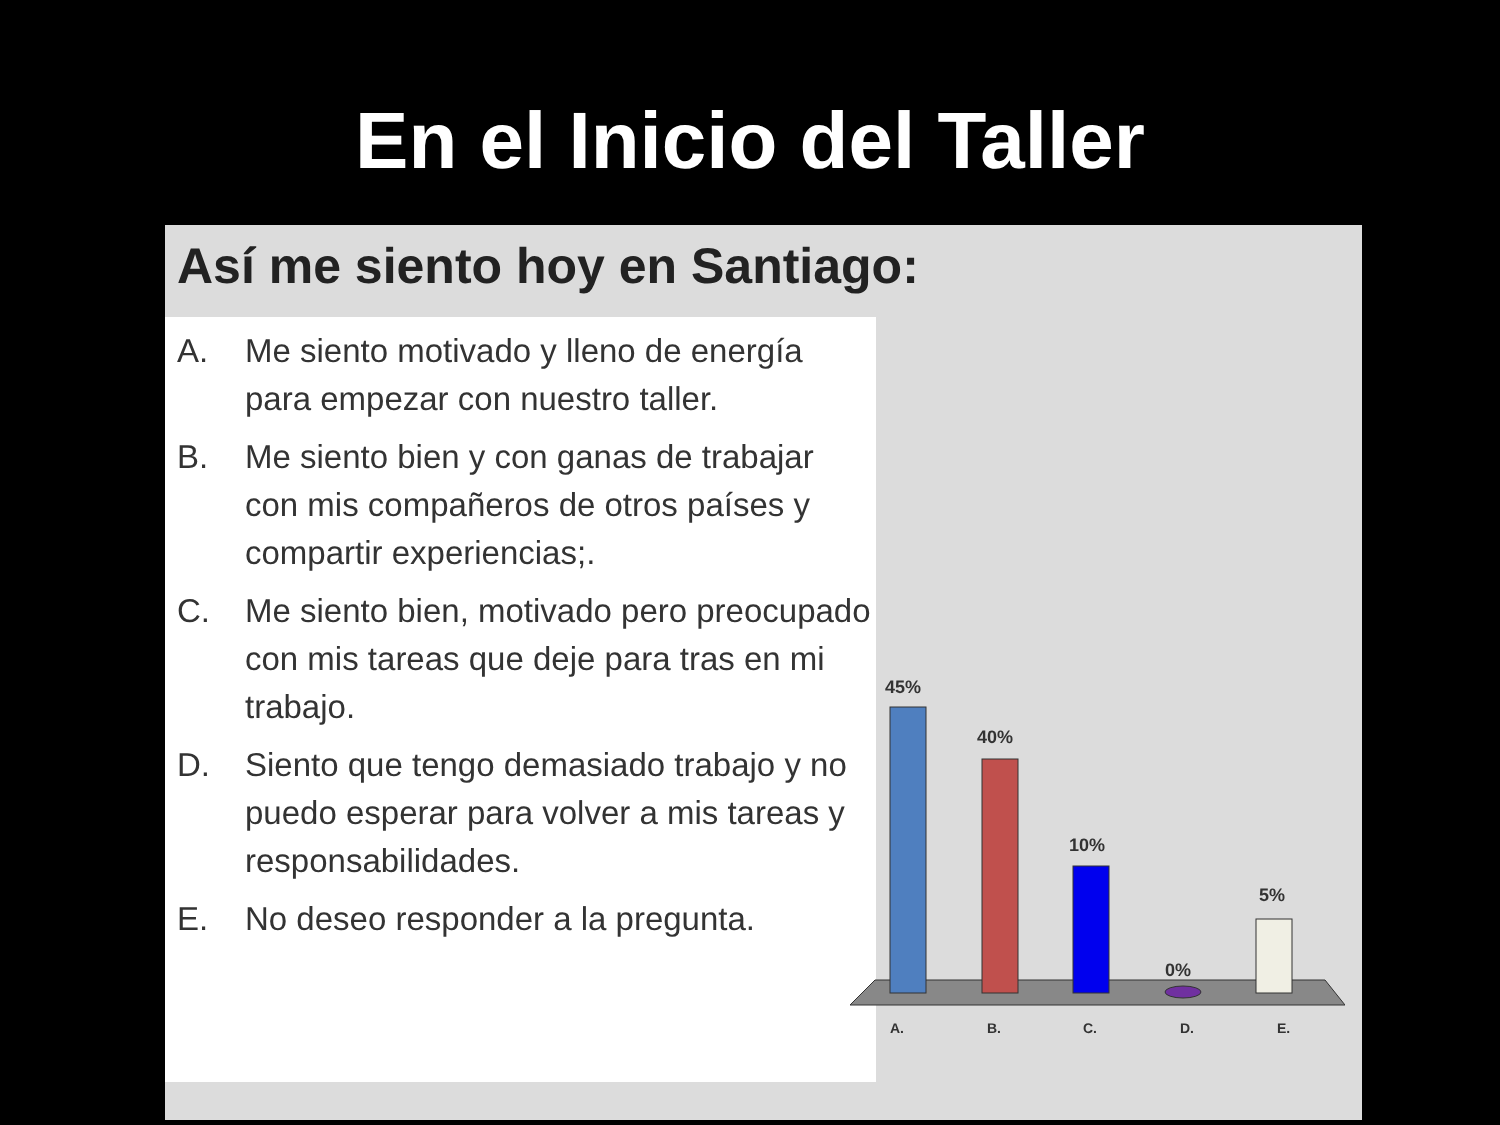En el Inicio del Taller
Así me siento hoy en Santiago:
A. Me siento motivado y lleno de energía para empezar con nuestro taller.
B. Me siento bien y con ganas de trabajar con mis compañeros de otros países y compartir experiencias;.
C. Me siento bien, motivado pero preocupado con mis tareas que deje para tras en mi trabajo.
D. Siento que tengo demasiado trabajo y no puedo esperar para volver a mis tareas y responsabilidades.
E. No deseo responder a la pregunta.
45%
40%
10%
0%
5%
A. B. C. D. E.